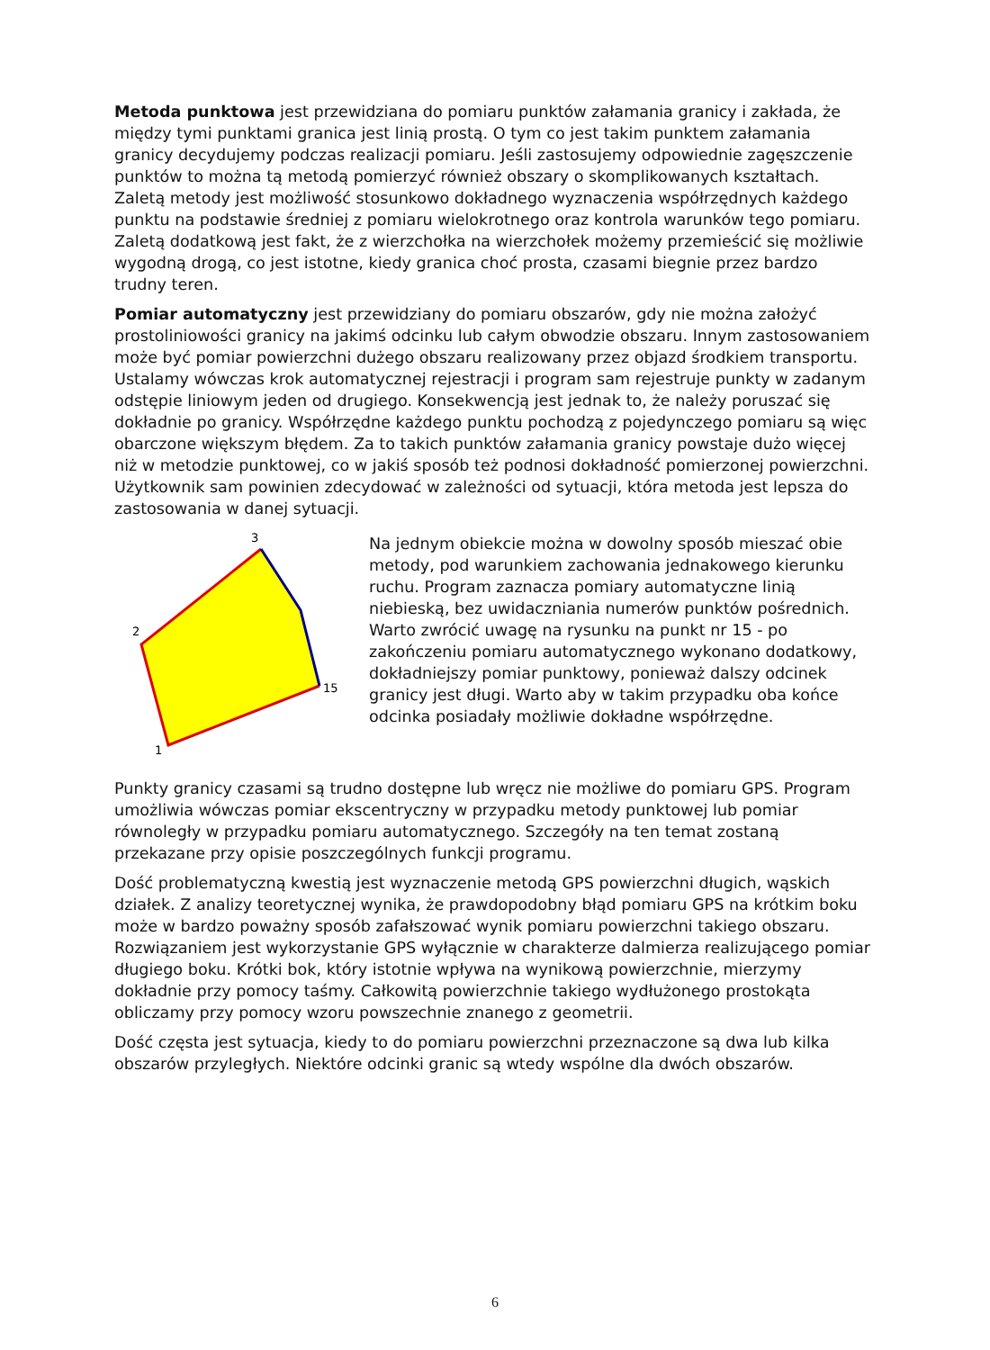Metoda punktowa jest przewidziana do pomiaru punktów załamania granicy i zakłada, że między tymi punktami granica jest linią prostą. O tym co jest takim punktem załamania granicy decydujemy podczas realizacji pomiaru. Jeśli zastosujemy odpowiednie zagęszczenie punktów to można tą metodą pomierzyć również obszary o skomplikowanych kształtach. Zaletą metody jest możliwość stosunkowo dokładnego wyznaczenia współrzędnych każdego punktu na podstawie średniej z pomiaru wielokrotnego oraz kontrola warunków tego pomiaru.
Zaletą dodatkową jest fakt, że z wierzchołka na wierzchołek możemy przemieścić się możliwie wygodną drogą, co jest istotne, kiedy granica choć prosta, czasami biegnie przez bardzo trudny teren.
Pomiar automatyczny jest przewidziany do pomiaru obszarów, gdy nie można założyć prostoliniowości granicy na jakimś odcinku lub całym obwodzie obszaru. Innym zastosowaniem może być pomiar powierzchni dużego obszaru realizowany przez objazd środkiem transportu. Ustalamy wówczas krok automatycznej rejestracji i program sam rejestruje punkty w zadanym odstępie liniowym jeden od drugiego. Konsekwencją jest jednak to, że należy poruszać się dokładnie po granicy. Współrzędne każdego punktu pochodzą z pojedynczego pomiaru są więc obarczone większym błędem. Za to takich punktów załamania granicy powstaje dużo więcej niż w metodzie punktowej, co w jakiś sposób też podnosi dokładność pomierzonej powierzchni. Użytkownik sam powinien zdecydować w zależności od sytuacji, która metoda jest lepsza do zastosowania w danej sytuacji.
3
2
15
1
Na jednym obiekcie można w dowolny sposób mieszać obie metody, pod warunkiem zachowania jednakowego kierunku ruchu. Program zaznacza pomiary automatyczne linią niebieską, bez uwidaczniania numerów punktów pośrednich.
Warto zwrócić uwagę na rysunku na punkt nr 15 - po zakończeniu pomiaru automatycznego wykonano dodatkowy, dokładniejszy pomiar punktowy, ponieważ dalszy odcinek granicy jest długi. Warto aby w takim przypadku oba końce odcinka posiadały możliwie dokładne współrzędne.
Punkty granicy czasami są trudno dostępne lub wręcz nie możliwe do pomiaru GPS. Program umożliwia wówczas pomiar ekscentryczny w przypadku metody punktowej lub pomiar równoległy w przypadku pomiaru automatycznego. Szczegóły na ten temat zostaną przekazane przy opisie poszczególnych funkcji programu.
Dość problematyczną kwestią jest wyznaczenie metodą GPS powierzchni długich, wąskich działek. Z analizy teoretycznej wynika, że prawdopodobny błąd pomiaru GPS na krótkim boku może w bardzo poważny sposób zafałszować wynik pomiaru powierzchni takiego obszaru. Rozwiązaniem jest wykorzystanie GPS wyłącznie w charakterze dalmierza realizującego pomiar długiego boku. Krótki bok, który istotnie wpływa na wynikową powierzchnie, mierzymy dokładnie przy pomocy taśmy. Całkowitą powierzchnie takiego wydłużonego prostokąta obliczamy przy pomocy wzoru powszechnie znanego z geometrii.
Dość częsta jest sytuacja, kiedy to do pomiaru powierzchni przeznaczone są dwa lub kilka obszarów przyległych. Niektóre odcinki granic są wtedy wspólne dla dwóch obszarów.
6